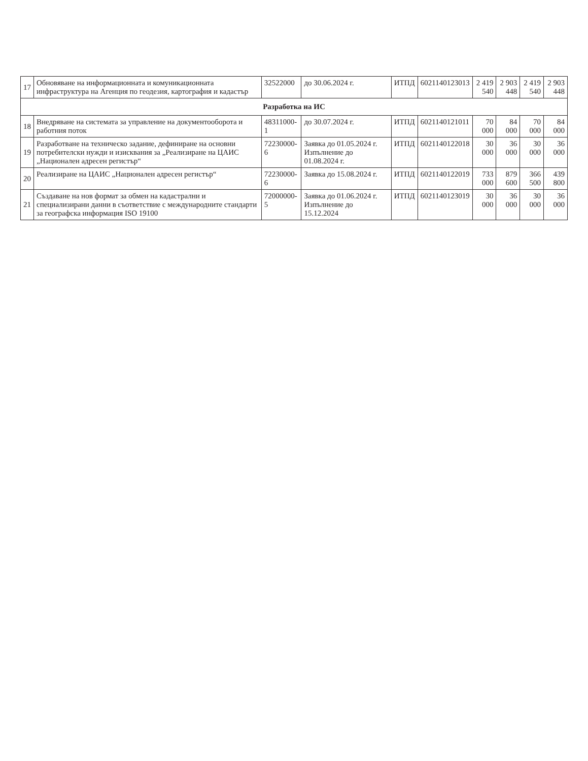| 17 | Обновяване на информационната и комуникационната инфраструктура на Агенция по геодезия, картография и кадастър | 32522000 | до 30.06.2024 г. | ИТПД | 6021140123013 | 2 419 540 | 2 903 448 | 2 419 540 | 2 903 448 |
| Разработка на ИС | | | | | | | | | |
| 18 | Внедряване на системата за управление на документооборота и работния поток | 48311000-1 | до 30.07.2024 г. | ИТПД | 6021140121011 | 70 000 | 84 000 | 70 000 | 84 000 |
| 19 | Разработване на техническо задание, дефиниране на основни потребителски нужди и изисквания за „Реализиране на ЦАИС „Национален адресен регистър“ | 72230000-6 | Заявка до 01.05.2024 г. Изпълнение до 01.08.2024 г. | ИТПД | 6021140122018 | 30 000 | 36 000 | 30 000 | 36 000 |
| 20 | Реализиране на ЦАИС „Национален адресен регистър“ | 72230000-6 | Заявка до 15.08.2024 г. | ИТПД | 6021140122019 | 733 000 | 879 600 | 366 500 | 439 800 |
| 21 | Създаване на нов формат за обмен на кадастрални и специализирани данни в съответствие с международните стандарти за географска информация ISO 19100 | 72000000-5 | Заявка до 01.06.2024 г. Изпълнение до 15.12.2024 | ИТПД | 6021140123019 | 30 000 | 36 000 | 30 000 | 36 000 |